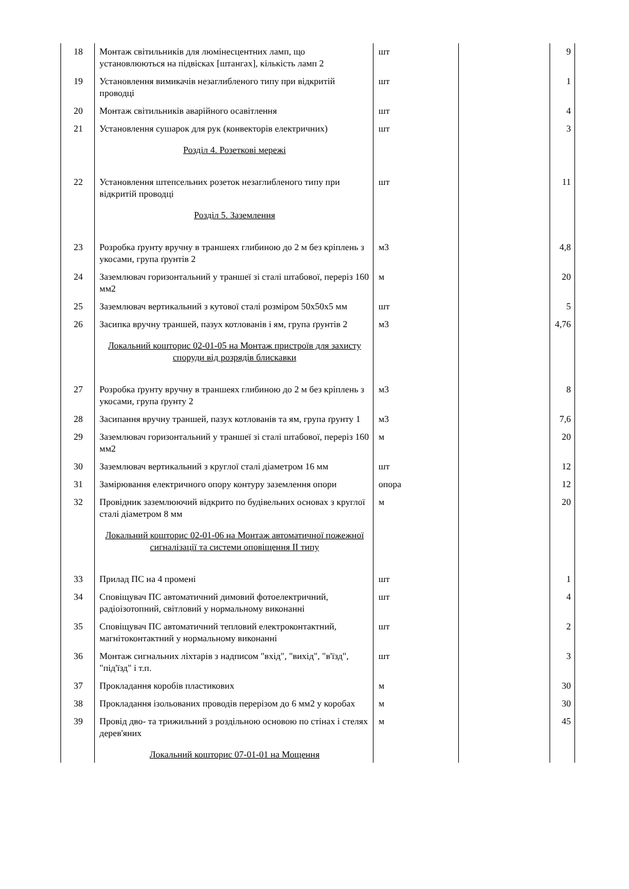| 18 | Монтаж світильників для люмінесцентних ламп, що установлюються на підвісках [штангах], кількість ламп 2 | шт | | 9 |
| 19 | Установлення вимикачів незаглибленого типу при відкритій проводці | шт | | 1 |
| 20 | Монтаж світильників аварійного осавітлення | шт | | 4 |
| 21 | Установлення сушарок для рук (конвекторів електричних) | шт | | 3 |
| | Розділ 4. Розеткові мережі | | | |
| 22 | Установлення штепсельних розеток незаглибленого типу при відкритій проводці | шт | | 11 |
| | Розділ 5. Заземлення | | | |
| 23 | Розробка ґрунту вручну в траншеях глибиною до 2 м без кріплень з укосами, група ґрунтів 2 | м3 | | 4,8 |
| 24 | Заземлювач горизонтальний у траншеї зі сталі штабової, переріз 160 мм2 | м | | 20 |
| 25 | Заземлювач вертикальний з кутової сталі розміром 50х50х5 мм | шт | | 5 |
| 26 | Засипка вручну траншей, пазух котлованів і ям, група ґрунтів 2 | м3 | | 4,76 |
| | Локальний кошторис 02-01-05 на Монтаж пристроїв для захисту споруди від розрядів блискавки | | | |
| 27 | Розробка ґрунту вручну в траншеях глибиною до 2 м без кріплень з укосами, група ґрунту 2 | м3 | | 8 |
| 28 | Засипання вручну траншей, пазух котлованів та ям, група ґрунту 1 | м3 | | 7,6 |
| 29 | Заземлювач горизонтальний у траншеї зі сталі штабової, переріз 160 мм2 | м | | 20 |
| 30 | Заземлювач вертикальний з круглої сталі діаметром 16 мм | шт | | 12 |
| 31 | Замірювання електричного опору контуру заземлення опори | опора | | 12 |
| 32 | Провідник заземлюючий відкрито по будівельних основах з круглої сталі діаметром 8 мм | м | | 20 |
| | Локальний кошторис 02-01-06 на Монтаж автоматичної пожежної сигналізації та системи оповіщення II типу | | | |
| 33 | Прилад ПС на 4 промені | шт | | 1 |
| 34 | Сповіщувач ПС автоматичний димовий фотоелектричний, радіоізотопний, світловий у нормальному виконанні | шт | | 4 |
| 35 | Сповіщувач ПС автоматичний тепловий електроконтактний, магнітоконтактний у нормальному виконанні | шт | | 2 |
| 36 | Монтаж сигнальних ліхтарів з надписом "вхід", "вихід", "в'їзд", "під'їзд" і т.п. | шт | | 3 |
| 37 | Прокладання коробів пластикових | м | | 30 |
| 38 | Прокладання ізольованих проводів перерізом до 6 мм2 у коробах | м | | 30 |
| 39 | Провід дво- та трижильний з роздільною основою по стінах і стелях дерев'яних | м | | 45 |
| | Локальний кошторис 07-01-01 на Мощення | | | |